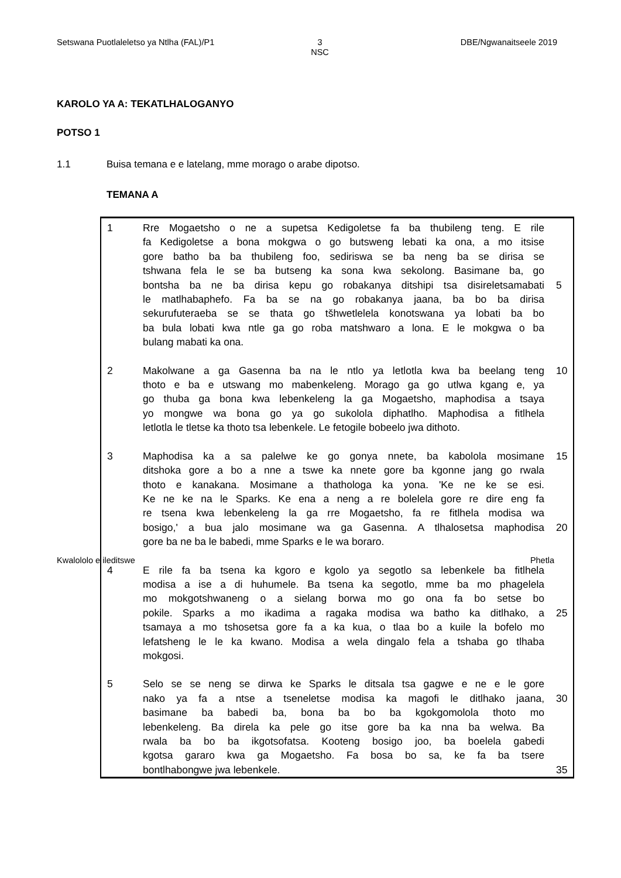Setswana Puotlaleletso ya Ntlha (FAL)/P1 3
NSC DBE/Ngwanaitseele 2019
KAROLO YA A: TEKATLHALOGANYO
POTSO 1
1.1 Buisa temana e e latelang, mme morago o arabe dipotso.
TEMANA A
| 1 | Rre Mogaetsho o ne a supetsa Kedigoletse fa ba thubileng teng. E rile | |
| | fa Kedigoletse a bona mokgwa o go butsweng lebati ka ona, a mo itsise | |
| | gore batho ba ba thubileng foo, sediriswa se ba neng ba se dirisa se | |
| | tshwana fela le se ba butseng ka sona kwa sekolong. Basimane ba, go | |
| | bontsha ba ne ba dirisa kepu go robakanya ditshipi tsa disireletsamabati | 5 |
| | le matlhabaphefo. Fa ba se na go robakanya jaana, ba bo ba dirisa | |
| | sekurufuteraeba se se thata go tšhwetlelela konotswana ya lobati ba bo | |
| | ba bula lobati kwa ntle ga go roba matshwaro a lona. E le mokgwa o ba | |
| | bulang mabati ka ona. | |
| 2 | Makolwane a ga Gasenna ba na le ntlo ya letlotla kwa ba beelang teng | 10 |
| | thoto e ba e utswang mo mabenkeleng. Morago ga go utlwa kgang e, ya | |
| | go thuba ga bona kwa lebenkeleng la ga Mogaetsho, maphodisa a tsaya | |
| | yo mongwe wa bona go ya go sukolola diphatlho. Maphodisa a fitlhela | |
| | letlotla le tletse ka thoto tsa lebenkele. Le fetogile bobeelo jwa dithoto. | |
| 3 | Maphodisa ka a sa palelwe ke go gonya nnete, ba kabolola mosimane | 15 |
| | ditshoka gore a bo a nne a tswe ka nnete gore ba kgonne jang go rwala | |
| | thoto e kanakana. Mosimane a thathologa ka yona. 'Ke ne ke se esi. | |
| | Ke ne ke na le Sparks. Ke ena a neng a re bolelela gore re dire eng fa | |
| | re tsena kwa lebenkeleng la ga rre Mogaetsho, fa re fitlhela modisa wa | |
| | bosigo,' a bua jalo mosimane wa ga Gasenna. A tlhalosetsa maphodisa | 20 |
| | gore ba ne ba le babedi, mme Sparks e le wa boraro. | |
| 4 | E rile fa ba tsena ka kgoro e kgolo ya segotlo sa lebenkele ba fitlhela | |
| | modisa a ise a di huhumele. Ba tsena ka segotlo, mme ba mo phagelela | |
| | mo mokgotshwaneng o a sielang borwa mo go ona fa bo setse bo | |
| | pokile. Sparks a mo ikadima a ragaka modisa wa batho ka ditlhako, a | 25 |
| | tsamaya a mo tshosetsa gore fa a ka kua, o tlaa bo a kuile la bofelo mo | |
| | lefatsheng le le ka kwano. Modisa a wela dingalo fela a tshaba go tlhaba | |
| | mokgosi. | |
| 5 | Selo se se neng se dirwa ke Sparks le ditsala tsa gagwe e ne e le gore | |
| | nako ya fa a ntse a tseneletse modisa ka magofi le ditlhako jaana, | 30 |
| | basimane ba babedi ba, bona ba bo ba kgokgomolola thoto mo | |
| | lebenkeleng. Ba direla ka pele go itse gore ba ka nna ba welwa. Ba | |
| | rwala ba bo ba ikgotsofatsa. Kooteng bosigo joo, ba boelela gabedi | |
| | kgotsa gararo kwa ga Mogaetsho. Fa bosa bo sa, ke fa ba tsere | |
| | bontlhabongwe jwa lebenkele. | 35 |
Kwalololo e ileditswe Phetla